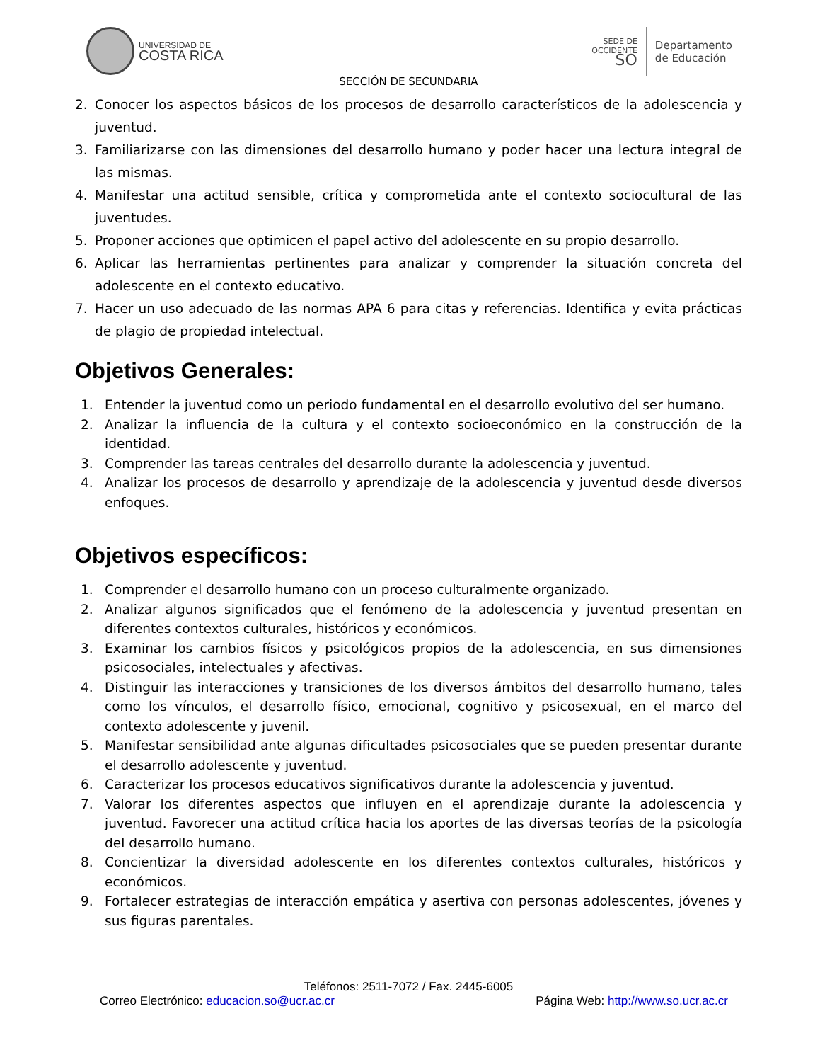UNIVERSIDAD DE
COSTA RICA
SEDE DE
OCCIDENTE
SO
Departamento
de Educación
SECCIÓN DE SECUNDARIA
2. Conocer los aspectos básicos de los procesos de desarrollo característicos de la adolescencia y juventud.
3. Familiarizarse con las dimensiones del desarrollo humano y poder hacer una lectura integral de las mismas.
4. Manifestar una actitud sensible, crítica y comprometida ante el contexto sociocultural de las juventudes.
5. Proponer acciones que optimicen el papel activo del adolescente en su propio desarrollo.
6. Aplicar las herramientas pertinentes para analizar y comprender la situación concreta del adolescente en el contexto educativo.
7. Hacer un uso adecuado de las normas APA 6 para citas y referencias. Identifica y evita prácticas de plagio de propiedad intelectual.
Objetivos Generales:
1. Entender la juventud como un periodo fundamental en el desarrollo evolutivo del ser humano.
2. Analizar la influencia de la cultura y el contexto socioeconómico en la construcción de la identidad.
3. Comprender las tareas centrales del desarrollo durante la adolescencia y juventud.
4. Analizar los procesos de desarrollo y aprendizaje de la adolescencia y juventud desde diversos enfoques.
Objetivos específicos:
1. Comprender el desarrollo humano con un proceso culturalmente organizado.
2. Analizar algunos significados que el fenómeno de la adolescencia y juventud presentan en diferentes contextos culturales, históricos y económicos.
3. Examinar los cambios físicos y psicológicos propios de la adolescencia, en sus dimensiones psicosociales, intelectuales y afectivas.
4. Distinguir las interacciones y transiciones de los diversos ámbitos del desarrollo humano, tales como los vínculos, el desarrollo físico, emocional, cognitivo y psicosexual, en el marco del contexto adolescente y juvenil.
5. Manifestar sensibilidad ante algunas dificultades psicosociales que se pueden presentar durante el desarrollo adolescente y juventud.
6. Caracterizar los procesos educativos significativos durante la adolescencia y juventud.
7. Valorar los diferentes aspectos que influyen en el aprendizaje durante la adolescencia y juventud. Favorecer una actitud crítica hacia los aportes de las diversas teorías de la psicología del desarrollo humano.
8. Concientizar la diversidad adolescente en los diferentes contextos culturales, históricos y económicos.
9. Fortalecer estrategias de interacción empática y asertiva con personas adolescentes, jóvenes y sus figuras parentales.
Teléfonos: 2511-7072 / Fax. 2445-6005
Correo Electrónico: educacion.so@ucr.ac.cr Página Web: http://www.so.ucr.ac.cr